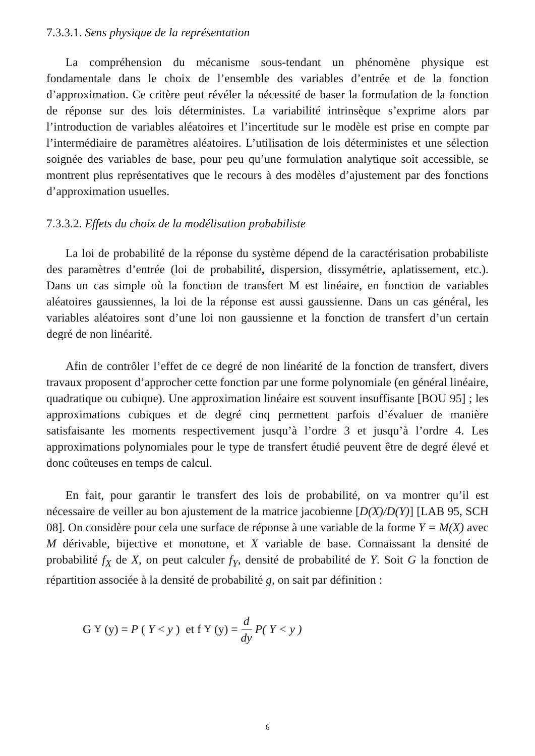7.3.3.1. Sens physique de la représentation
La compréhension du mécanisme sous-tendant un phénomène physique est fondamentale dans le choix de l’ensemble des variables d’entrée et de la fonction d’approximation. Ce critère peut révéler la nécessité de baser la formulation de la fonction de réponse sur des lois déterministes. La variabilité intrinsèque s’exprime alors par l’introduction de variables aléatoires et l’incertitude sur le modèle est prise en compte par l’intermédiaire de paramètres aléatoires. L’utilisation de lois déterministes et une sélection soignée des variables de base, pour peu qu’une formulation analytique soit accessible, se montrent plus représentatives que le recours à des modèles d’ajustement par des fonctions d’approximation usuelles.
7.3.3.2. Effets du choix de la modélisation probabiliste
La loi de probabilité de la réponse du système dépend de la caractérisation probabiliste des paramètres d’entrée (loi de probabilité, dispersion, dissymétrie, aplatissement, etc.). Dans un cas simple où la fonction de transfert M est linéaire, en fonction de variables aléatoires gaussiennes, la loi de la réponse est aussi gaussienne. Dans un cas général, les variables aléatoires sont d’une loi non gaussienne et la fonction de transfert d’un certain degré de non linéarité.
Afin de contrôler l’effet de ce degré de non linéarité de la fonction de transfert, divers travaux proposent d’approcher cette fonction par une forme polynomiale (en général linéaire, quadratique ou cubique). Une approximation linéaire est souvent insuffisante [BOU 95] ; les approximations cubiques et de degré cinq permettent parfois d’évaluer de manière satisfaisante les moments respectivement jusqu’à l’ordre 3 et jusqu’à l’ordre 4. Les approximations polynomiales pour le type de transfert étudié peuvent être de degré élevé et donc coûteuses en temps de calcul.
En fait, pour garantir le transfert des lois de probabilité, on va montrer qu’il est nécessaire de veiller au bon ajustement de la matrice jacobienne [D(X)/D(Y)] [LAB 95, SCH 08]. On considère pour cela une surface de réponse à une variable de la forme Y = M(X) avec M dérivable, bijective et monotone, et X variable de base. Connaissant la densité de probabilité f<sub>X</sub> de X, on peut calculer f<sub>Y</sub>, densité de probabilité de Y. Soit G la fonction de répartition associée à la densité de probabilité g, on sait par définition :
G<sub>Y</sub> (y) = P (Y < y) et f<sub>Y</sub> (y) = d dy P( Y < y )
6